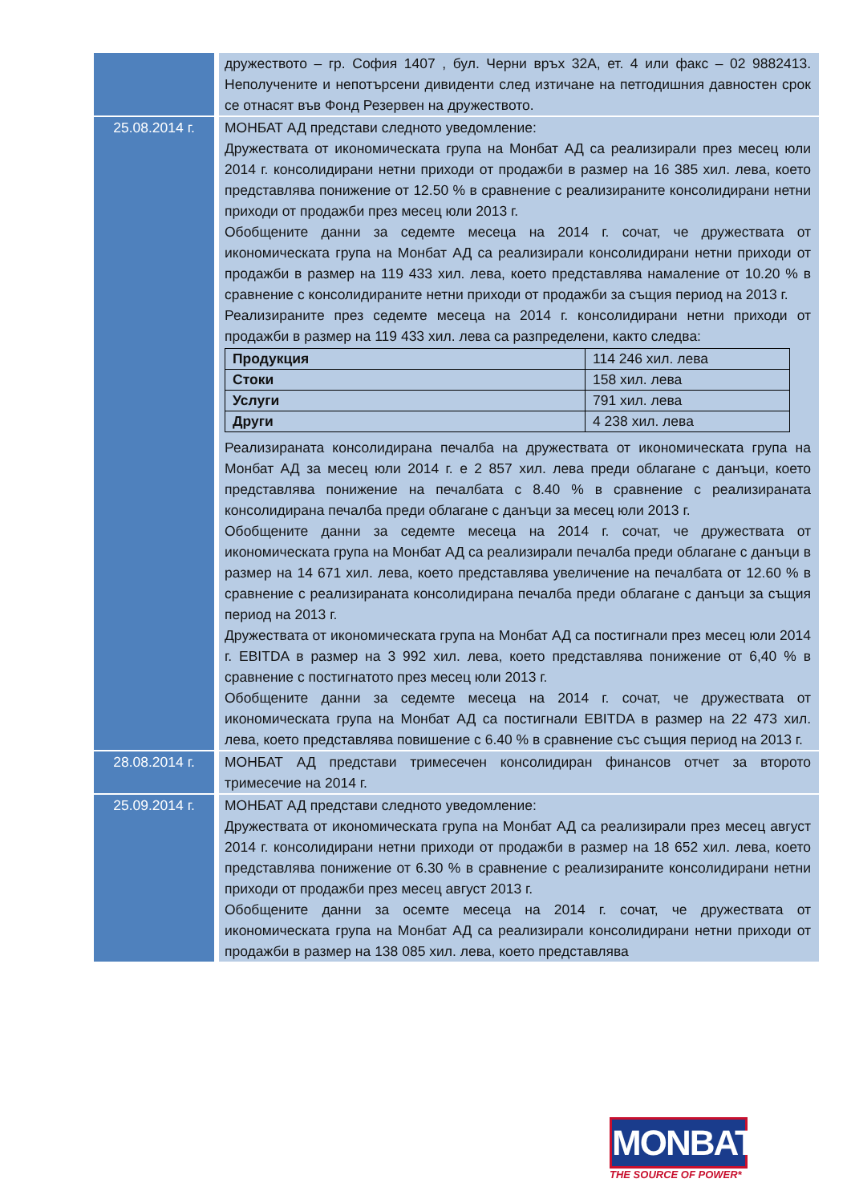| | дружеството – гр. София 1407 , бул. Черни връх 32А, ет. 4 или факс – 02 9882413. Неполучените и непотърсени дивиденти след изтичане на петгодишния давностен срок се отнасят във Фонд Резервен на дружеството. |
| 25.08.2014 г. | МОНБАТ АД представи следното уведомление: Дружествата от икономическата група на Монбат АД са реализирали през месец юли 2014 г. консолидирани нетни приходи от продажби в размер на 16 385 хил. лева, което представлява понижение от 12.50 % в сравнение с реализираните консолидирани нетни приходи от продажби през месец юли 2013 г. Обобщените данни за седемте месеца на 2014 г. сочат, че дружествата от икономическата група на Монбат АД са реализирали консолидирани нетни приходи от продажби в размер на 119 433 хил. лева, което представлява намаление от 10.20 % в сравнение с консолидираните нетни приходи от продажби за същия период на 2013 г. Реализираните през седемте месеца на 2014 г. консолидирани нетни приходи от продажби в размер на 119 433 хил. лева са разпределени, както следва: / Продукция / 114 246 хил. лева / / Стоки / 158 хил. лева / / Услуги / 791 хил. лева / / Други / 4 238 хил. лева / Реализираната консолидирана печалба на дружествата от икономическата група на Монбат АД за месец юли 2014 г. е 2 857 хил. лева преди облагане с данъци, което представлява понижение на печалбата с 8.40 % в сравнение с реализираната консолидирана печалба преди облагане с данъци за месец юли 2013 г. Обобщените данни за седемте месеца на 2014 г. сочат, че дружествата от икономическата група на Монбат АД са реализирали печалба преди облагане с данъци в размер на 14 671 хил. лева, което представлява увеличение на печалбата от 12.60 % в сравнение с реализираната консолидирана печалба преди облагане с данъци за същия период на 2013 г. Дружествата от икономическата група на Монбат АД са постигнали през месец юли 2014 г. EBITDA в размер на 3 992 хил. лева, което представлява понижение от 6,40 % в сравнение с постигнатото през месец юли 2013 г. Обобщените данни за седемте месеца на 2014 г. сочат, че дружествата от икономическата група на Монбат АД са постигнали EBITDA в размер на 22 473 хил. лева, което представлява повишение с 6.40 % в сравнение със същия период на 2013 г. |
| 28.08.2014 г. | МОНБАТ АД представи тримесечен консолидиран финансов отчет за второто тримесечие на 2014 г. |
| 25.09.2014 г. | МОНБАТ АД представи следното уведомление: Дружествата от икономическата група на Монбат АД са реализирали през месец август 2014 г. консолидирани нетни приходи от продажби в размер на 18 652 хил. лева, което представлява понижение от 6.30 % в сравнение с реализираните консолидирани нетни приходи от продажби през месец август 2013 г. Обобщените данни за осемте месеца на 2014 г. сочат, че дружествата от икономическата група на Монбат АД са реализирали консолидирани нетни приходи от продажби в размер на 138 085 хил. лева, което представлява |
MONBAT®
THE SOURCE OF POWER*